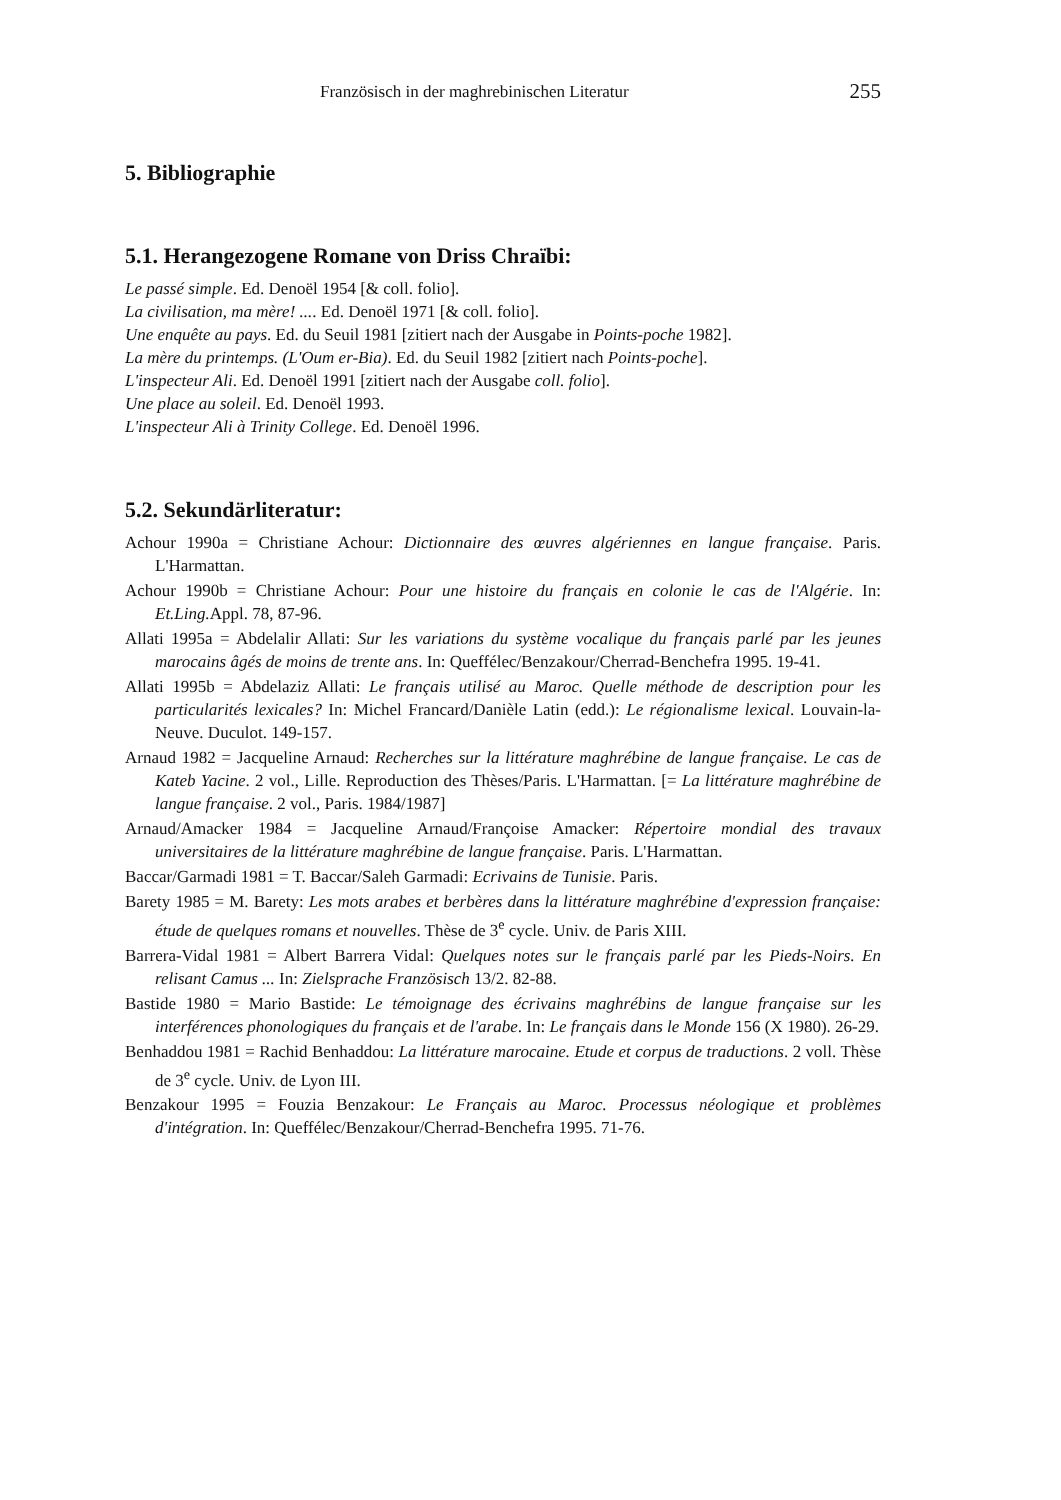Französisch in der maghrebinischen Literatur 255
5. Bibliographie
5.1. Herangezogene Romane von Driss Chraïbi:
Le passé simple. Ed. Denoël 1954 [& coll. folio].
La civilisation, ma mère! .... Ed. Denoël 1971 [& coll. folio].
Une enquête au pays. Ed. du Seuil 1981 [zitiert nach der Ausgabe in Points-poche 1982].
La mère du printemps. (L'Oum er-Bia). Ed. du Seuil 1982 [zitiert nach Points-poche].
L'inspecteur Ali. Ed. Denoël 1991 [zitiert nach der Ausgabe coll. folio].
Une place au soleil. Ed. Denoël 1993.
L'inspecteur Ali à Trinity College. Ed. Denoël 1996.
5.2. Sekundärliteratur:
Achour 1990a = Christiane Achour: Dictionnaire des œuvres algériennes en langue française. Paris. L'Harmattan.
Achour 1990b = Christiane Achour: Pour une histoire du français en colonie le cas de l'Algérie. In: Et.Ling. Appl. 78, 87-96.
Allati 1995a = Abdelalir Allati: Sur les variations du système vocalique du français parlé par les jeunes marocains âgés de moins de trente ans. In: Queffélec/Benzakour/Cherrad-Benchefra 1995. 19-41.
Allati 1995b = Abdelaziz Allati: Le français utilisé au Maroc. Quelle méthode de description pour les particularités lexicales? In: Michel Francard/Danièle Latin (edd.): Le régionalisme lexical. Louvain-la-Neuve. Duculot. 149-157.
Arnaud 1982 = Jacqueline Arnaud: Recherches sur la littérature maghrébine de langue française. Le cas de Kateb Yacine. 2 vol., Lille. Reproduction des Thèses/Paris. L'Harmattan. [= La littérature maghrébine de langue française. 2 vol., Paris. 1984/1987]
Arnaud/Amacker 1984 = Jacqueline Arnaud/Françoise Amacker: Répertoire mondial des travaux universitaires de la littérature maghrébine de langue française. Paris. L'Harmattan.
Baccar/Garmadi 1981 = T. Baccar/Saleh Garmadi: Ecrivains de Tunisie. Paris.
Barety 1985 = M. Barety: Les mots arabes et berbères dans la littérature maghrébine d'expression française: étude de quelques romans et nouvelles. Thèse de 3<sup>e</sup> cycle. Univ. de Paris XIII.
Barrera-Vidal 1981 = Albert Barrera Vidal: Quelques notes sur le français parlé par les Pieds-Noirs. En relisant Camus ... In: Zielsprache Französisch 13/2. 82-88.
Bastide 1980 = Mario Bastide: Le témoignage des écrivains maghrébins de langue française sur les interférences phonologiques du français et de l'arabe. In: Le français dans le Monde 156 (X 1980). 26-29.
Benhaddou 1981 = Rachid Benhaddou: La littérature marocaine. Etude et corpus de traductions. 2 voll. Thèse de 3<sup>e</sup> cycle. Univ. de Lyon III.
Benzakour 1995 = Fouzia Benzakour: Le Français au Maroc. Processus néologique et problèmes d'intégration. In: Queffélec/Benzakour/Cherrad-Benchefra 1995. 71-76.